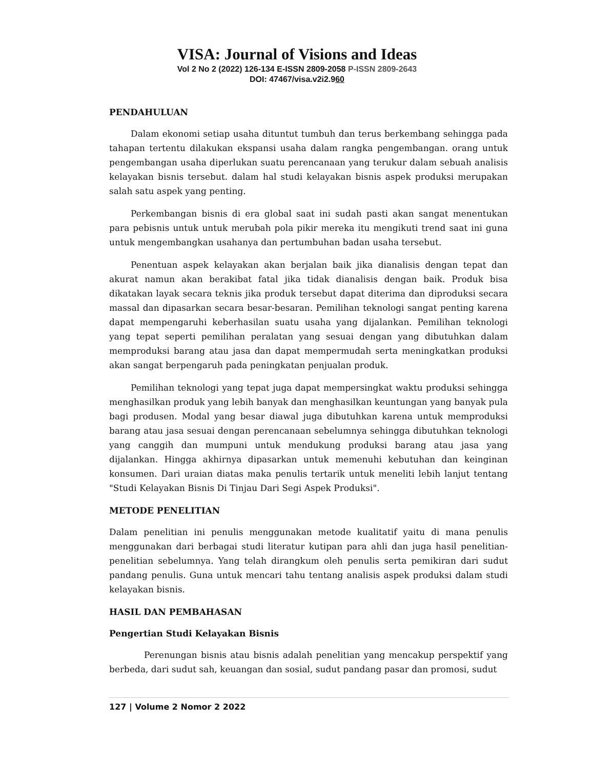VISA: Journal of Visions and Ideas
Vol 2 No 2 (2022) 126-134 E-ISSN 2809-2058 P-ISSN 2809-2643
DOI: 47467/visa.v2i2.960
PENDAHULUAN
Dalam ekonomi setiap usaha dituntut tumbuh dan terus berkembang sehingga pada tahapan tertentu dilakukan ekspansi usaha dalam rangka pengembangan. orang untuk pengembangan usaha diperlukan suatu perencanaan yang terukur dalam sebuah analisis kelayakan bisnis tersebut. dalam hal studi kelayakan bisnis aspek produksi merupakan salah satu aspek yang penting.
Perkembangan bisnis di era global saat ini sudah pasti akan sangat menentukan para pebisnis untuk untuk merubah pola pikir mereka itu mengikuti trend saat ini guna untuk mengembangkan usahanya dan pertumbuhan badan usaha tersebut.
Penentuan aspek kelayakan akan berjalan baik jika dianalisis dengan tepat dan akurat namun akan berakibat fatal jika tidak dianalisis dengan baik. Produk bisa dikatakan layak secara teknis jika produk tersebut dapat diterima dan diproduksi secara massal dan dipasarkan secara besar-besaran. Pemilihan teknologi sangat penting karena dapat mempengaruhi keberhasilan suatu usaha yang dijalankan. Pemilihan teknologi yang tepat seperti pemilihan peralatan yang sesuai dengan yang dibutuhkan dalam memproduksi barang atau jasa dan dapat mempermudah serta meningkatkan produksi akan sangat berpengaruh pada peningkatan penjualan produk.
Pemilihan teknologi yang tepat juga dapat mempersingkat waktu produksi sehingga menghasilkan produk yang lebih banyak dan menghasilkan keuntungan yang banyak pula bagi produsen. Modal yang besar diawal juga dibutuhkan karena untuk memproduksi barang atau jasa sesuai dengan perencanaan sebelumnya sehingga dibutuhkan teknologi yang canggih dan mumpuni untuk mendukung produksi barang atau jasa yang dijalankan. Hingga akhirnya dipasarkan untuk memenuhi kebutuhan dan keinginan konsumen. Dari uraian diatas maka penulis tertarik untuk meneliti lebih lanjut tentang "Studi Kelayakan Bisnis Di Tinjau Dari Segi Aspek Produksi".
METODE PENELITIAN
Dalam penelitian ini penulis menggunakan metode kualitatif yaitu di mana penulis menggunakan dari berbagai studi literatur kutipan para ahli dan juga hasil penelitian-penelitian sebelumnya. Yang telah dirangkum oleh penulis serta pemikiran dari sudut pandang penulis. Guna untuk mencari tahu tentang analisis aspek produksi dalam studi kelayakan bisnis.
HASIL DAN PEMBAHASAN
Pengertian Studi Kelayakan Bisnis
Perenungan bisnis atau bisnis adalah penelitian yang mencakup perspektif yang berbeda, dari sudut sah, keuangan dan sosial, sudut pandang pasar dan promosi, sudut
127 | Volume 2 Nomor 2 2022